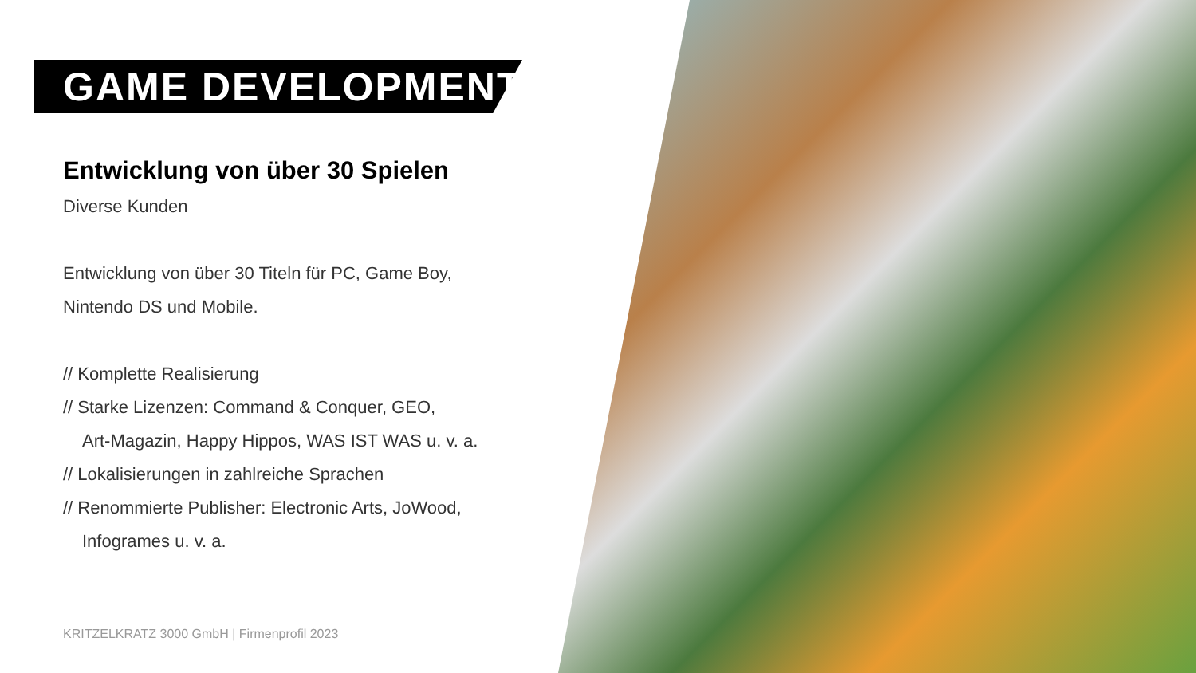GAME DEVELOPMENT
Entwicklung von über 30 Spielen
Diverse Kunden
Entwicklung von über 30 Titeln für PC, Game Boy,
Nintendo DS und Mobile.
// Komplette Realisierung
// Starke Lizenzen: Command & Conquer, GEO,
Art-Magazin, Happy Hippos, WAS IST WAS u. v. a.
// Lokalisierungen in zahlreiche Sprachen
// Renommierte Publisher: Electronic Arts, JoWood,
Infogrames u. v. a.
KRITZELKRATZ 3000 GmbH | Firmenprofil 2023